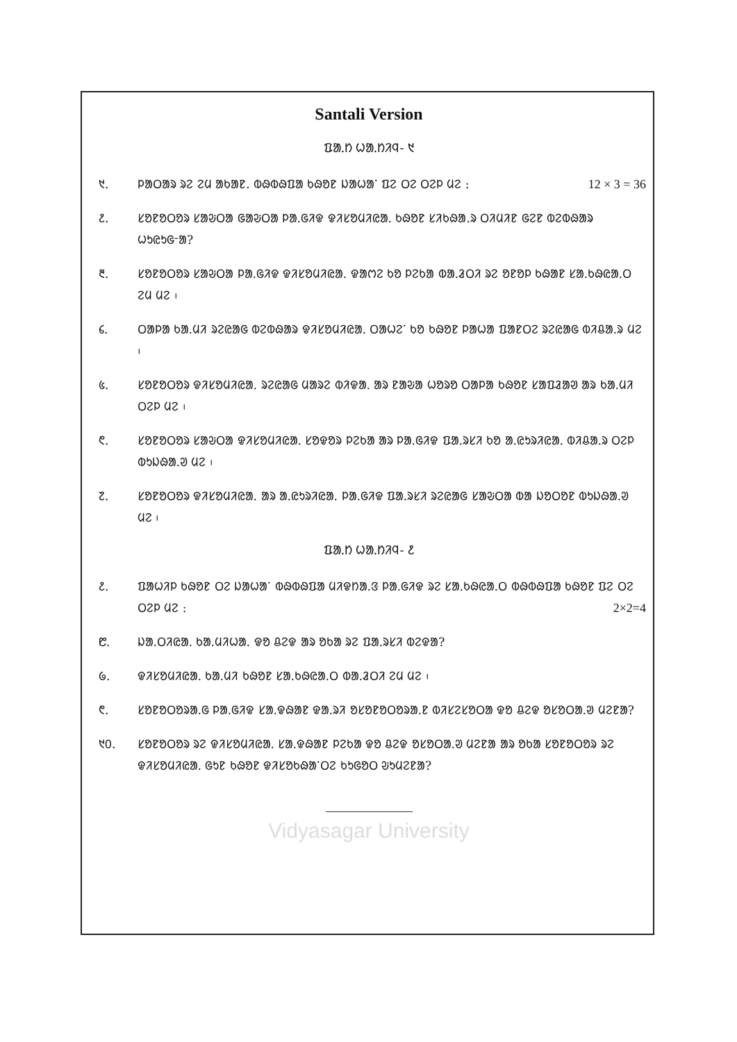Santali Version
ᱯᱟᱹᱴ ᱦᱟᱹᱴᱤᱧ- ᱑
᱑. ᱞᱟᱛᱟᱨ ᱨᱮ ᱮᱢ ᱟᱠᱟᱱ. ᱵᱷᱵᱷᱯᱟ ᱠᱷᱚᱱ ᱡᱟᱦᱟᱸ ᱯᱮ ᱛᱮ ᱛᱮᱞ ᱢᱮ : 12 × 3 = 36
᱒. ᱥᱚᱱᱚᱛᱚᱨ ᱥᱟᱶᱛᱟ ᱜᱟᱶᱛᱟ ᱞᱟᱹᱜᱤᱫ ᱫᱤᱥᱚᱢᱤᱭᱟᱹ ᱠᱷᱚᱱ ᱥᱤᱠᱷᱟ.ᱨ ᱛᱤᱢᱤᱱ ᱜᱮᱱ ᱵᱮᱵᱷᱟᱨ ᱦᱩᱭᱩᱜᱼᱟ?
᱓. ᱥᱚᱱᱚᱛᱚᱨ ᱥᱟᱶᱛᱟ ᱞᱟᱹᱜᱤᱫ ᱫᱤᱥᱚᱢᱤᱭᱟᱹ ᱫᱟᱬᱮ ᱠᱚ ᱞᱮᱠᱟ ᱵᱟᱹᱲᱛᱤ ᱨᱮ ᱚᱱᱚᱞ ᱠᱷᱟᱱ ᱥᱟᱹᱠᱷᱭᱟᱹᱛ ᱮᱢ ᱢᱮ ᱾
᱔. ᱛᱟᱞᱟ ᱠᱟᱹᱢᱤ ᱨᱮᱭᱟᱜ ᱵᱮᱵᱷᱟᱨ ᱫᱤᱥᱚᱢᱤᱭᱟᱹ ᱛᱟᱦᱮᱸ ᱠᱚ ᱠᱷᱚᱱ ᱞᱟᱦᱟ ᱯᱟᱱᱛᱮ ᱨᱮᱭᱟᱜ ᱵᱤᱪᱟᱹᱨ ᱢᱮ ᱾
᱕. ᱥᱚᱱᱚᱛᱚᱨ ᱫᱤᱥᱚᱢᱤᱭᱟᱹ ᱨᱮᱭᱟᱜ ᱢᱟᱨᱮ ᱵᱤᱫᱟᱹ ᱟᱨ ᱱᱟᱶᱟ ᱦᱚᱨᱚ ᱛᱟᱞᱟ ᱠᱷᱚᱱ ᱥᱟᱯᱲᱟᱣ ᱟᱨ ᱠᱟᱹᱢᱤ ᱛᱮᱞ ᱢᱮ ᱾
᱖. ᱥᱚᱱᱚᱛᱚᱨ ᱥᱟᱶᱛᱟ ᱫᱤᱥᱚᱢᱤᱭᱟᱹ ᱥᱚᱫᱚᱨ ᱞᱮᱠᱟ ᱟᱨ ᱞᱟᱹᱜᱤᱫ ᱯᱟᱹᱨᱥᱤ ᱠᱚ ᱟᱹᱭᱩᱨᱤᱭᱟᱹ ᱵᱤᱪᱟᱹᱨ ᱛᱮᱞ ᱵᱩᱡᱷᱟᱹᱣ ᱢᱮ ᱾
᱗. ᱥᱚᱱᱚᱛᱚᱨ ᱫᱤᱥᱚᱢᱤᱭᱟᱹ ᱟᱨ ᱟᱹᱭᱩᱨᱤᱭᱟᱹ ᱞᱟᱹᱜᱤᱫ ᱯᱟᱹᱨᱥᱤ ᱨᱮᱭᱟᱜ ᱥᱟᱶᱛᱟ ᱵᱟ ᱡᱚᱛᱚᱱ ᱵᱩᱡᱷᱟᱹᱣ ᱢᱮ ᱾
ᱯᱟᱹᱴ ᱦᱟᱹᱴᱤᱧ- ᱒
᱒. ᱯᱟᱦᱤᱞ ᱠᱷᱚᱱ ᱛᱮ ᱡᱟᱦᱟᱸ ᱵᱷᱵᱷᱯᱟ ᱢᱤᱫᱴᱟᱹᱝ ᱞᱟᱹᱜᱤᱫ ᱨᱮ ᱥᱟᱹᱠᱷᱭᱟᱹᱛ ᱵᱷᱵᱷᱯᱟ ᱠᱷᱚᱱ ᱯᱮ ᱛᱮ ᱛᱮᱞ ᱢᱮ : 2×2=4
᱘. ᱡᱟᱹᱛᱤᱭᱟᱹ ᱠᱟᱹᱢᱤᱦᱟᱹ ᱫᱚ ᱪᱮᱫ ᱟᱨ ᱚᱠᱟ ᱨᱮ ᱯᱟᱹᱨᱥᱤ ᱵᱮᱫᱟ?
᱙. ᱫᱤᱥᱚᱢᱤᱭᱟᱹ ᱠᱟᱹᱢᱤ ᱠᱷᱚᱱ ᱥᱟᱹᱠᱷᱭᱟᱹᱛ ᱵᱟᱹᱲᱛᱤ ᱮᱢ ᱢᱮ ᱾
᱖. ᱥᱚᱱᱚᱛᱚᱨᱟᱹᱜ ᱞᱟᱹᱜᱤᱫ ᱥᱟᱹᱫᱷᱟᱱ ᱫᱟᱹᱨᱤ ᱚᱥᱚᱱᱚᱛᱚᱨᱟᱹᱱ ᱵᱤᱥᱮᱥᱚᱛᱟ ᱫᱚ ᱪᱮᱫ ᱚᱥᱚᱛᱟᱹᱣ ᱢᱮᱱᱟ?
᱑᱐. ᱥᱚᱱᱚᱛᱚᱨ ᱨᱮ ᱫᱤᱥᱚᱢᱤᱭᱟᱹ ᱥᱟᱹᱫᱷᱟᱱ ᱞᱮᱠᱟ ᱫᱚ ᱪᱮᱫ ᱚᱥᱚᱛᱟᱹᱣ ᱢᱮᱱᱟ ᱟᱨ ᱚᱠᱟ ᱥᱚᱱᱚᱛᱚᱨ ᱨᱮ ᱫᱤᱥᱚᱢᱤᱭᱟᱹ ᱜᱩᱱ ᱠᱷᱚᱱ ᱫᱤᱥᱚᱠᱷᱟᱸᱛᱮ ᱠᱩᱜᱚᱛ ᱶᱩᱢᱮᱱᱟ?
Vidyasagar University